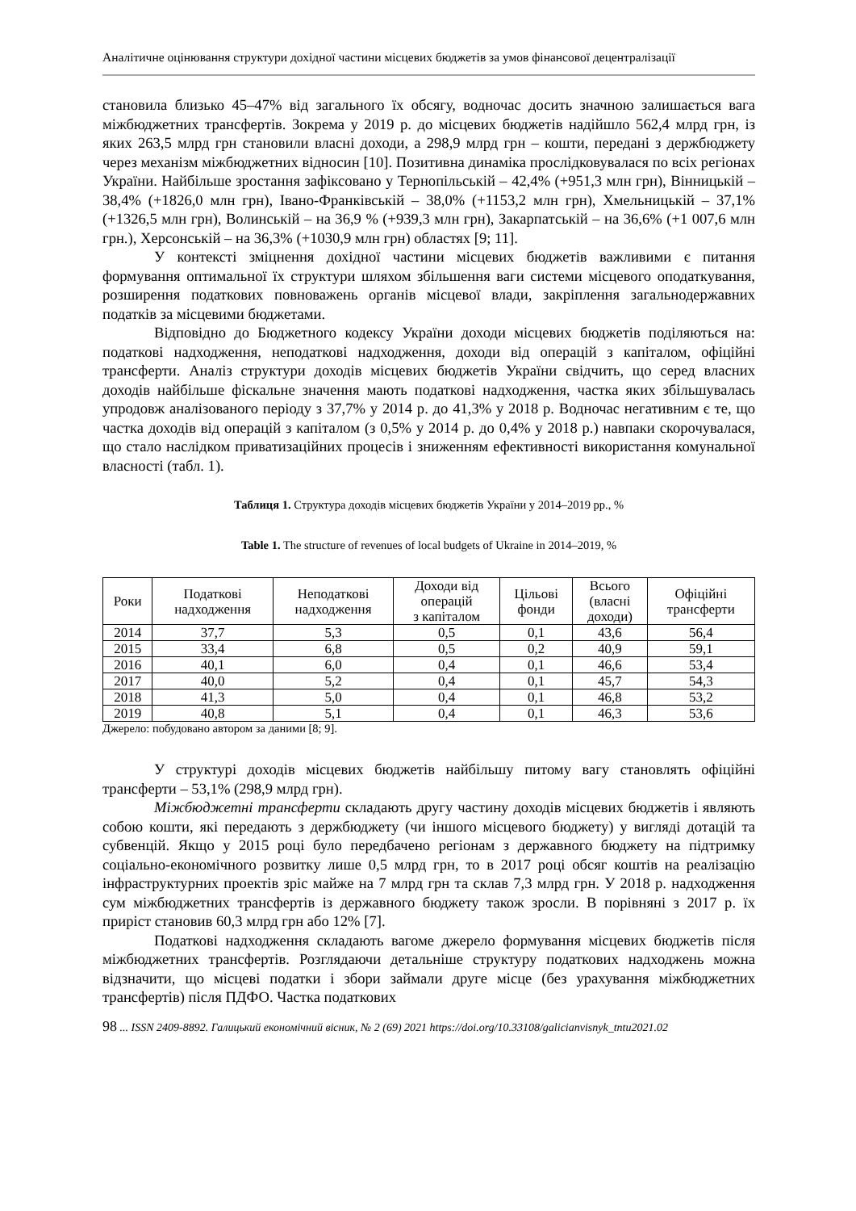Аналітичне оцінювання структури дохідної частини місцевих бюджетів за умов фінансової децентралізації
становила близько 45–47% від загального їх обсягу, водночас досить значною залишається вага міжбюджетних трансфертів. Зокрема у 2019 р. до місцевих бюджетів надійшло 562,4 млрд грн, із яких 263,5 млрд грн становили власні доходи, а 298,9 млрд грн – кошти, передані з держбюджету через механізм міжбюджетних відносин [10]. Позитивна динаміка прослідковувалася по всіх регіонах України. Найбільше зростання зафіксовано у Тернопільській – 42,4% (+951,3 млн грн), Вінницькій – 38,4% (+1826,0 млн грн), Івано-Франківській – 38,0% (+1153,2 млн грн), Хмельницькій – 37,1% (+1326,5 млн грн), Волинській – на 36,9 % (+939,3 млн грн), Закарпатській – на 36,6% (+1 007,6 млн грн.), Херсонській – на 36,3% (+1030,9 млн грн) областях [9; 11].
У контексті зміцнення дохідної частини місцевих бюджетів важливими є питання формування оптимальної їх структури шляхом збільшення ваги системи місцевого оподаткування, розширення податкових повноважень органів місцевої влади, закріплення загальнодержавних податків за місцевими бюджетами.
Відповідно до Бюджетного кодексу України доходи місцевих бюджетів поділяються на: податкові надходження, неподаткові надходження, доходи від операцій з капіталом, офіційні трансферти. Аналіз структури доходів місцевих бюджетів України свідчить, що серед власних доходів найбільше фіскальне значення мають податкові надходження, частка яких збільшувалась упродовж аналізованого періоду з 37,7% у 2014 р. до 41,3% у 2018 р. Водночас негативним є те, що частка доходів від операцій з капіталом (з 0,5% у 2014 р. до 0,4% у 2018 р.) навпаки скорочувалася, що стало наслідком приватизаційних процесів і зниженням ефективності використання комунальної власності (табл. 1).
Таблиця 1. Структура доходів місцевих бюджетів України у 2014–2019 рр., %
Table 1. The structure of revenues of local budgets of Ukraine in 2014–2019, %
| Роки | Податкові надходження | Неподаткові надходження | Доходи від операцій з капіталом | Цільові фонди | Всього (власні доходи) | Офіційні трансферти |
| --- | --- | --- | --- | --- | --- | --- |
| 2014 | 37,7 | 5,3 | 0,5 | 0,1 | 43,6 | 56,4 |
| 2015 | 33,4 | 6,8 | 0,5 | 0,2 | 40,9 | 59,1 |
| 2016 | 40,1 | 6,0 | 0,4 | 0,1 | 46,6 | 53,4 |
| 2017 | 40,0 | 5,2 | 0,4 | 0,1 | 45,7 | 54,3 |
| 2018 | 41,3 | 5,0 | 0,4 | 0,1 | 46,8 | 53,2 |
| 2019 | 40,8 | 5,1 | 0,4 | 0,1 | 46,3 | 53,6 |
Джерело: побудовано автором за даними [8; 9].
У структурі доходів місцевих бюджетів найбільшу питому вагу становлять офіційні трансферти – 53,1% (298,9 млрд грн).
Міжбюджетні трансферти складають другу частину доходів місцевих бюджетів і являють собою кошти, які передають з держбюджету (чи іншого місцевого бюджету) у вигляді дотацій та субвенцій. Якщо у 2015 році було передбачено регіонам з державного бюджету на підтримку соціально-економічного розвитку лише 0,5 млрд грн, то в 2017 році обсяг коштів на реалізацію інфраструктурних проектів зріс майже на 7 млрд грн та склав 7,3 млрд грн. У 2018 р. надходження сум міжбюджетних трансфертів із державного бюджету також зросли. В порівняні з 2017 р. їх приріст становив 60,3 млрд грн або 12% [7].
Податкові надходження складають вагоме джерело формування місцевих бюджетів після міжбюджетних трансфертів. Розглядаючи детальніше структуру податкових надходжень можна відзначити, що місцеві податки і збори займали друге місце (без урахування міжбюджетних трансфертів) після ПДФО. Частка податкових
98 ... ISSN 2409-8892. Галицький економічний вісник, № 2 (69) 2021 https://doi.org/10.33108/galicianvisnyk_tntu2021.02